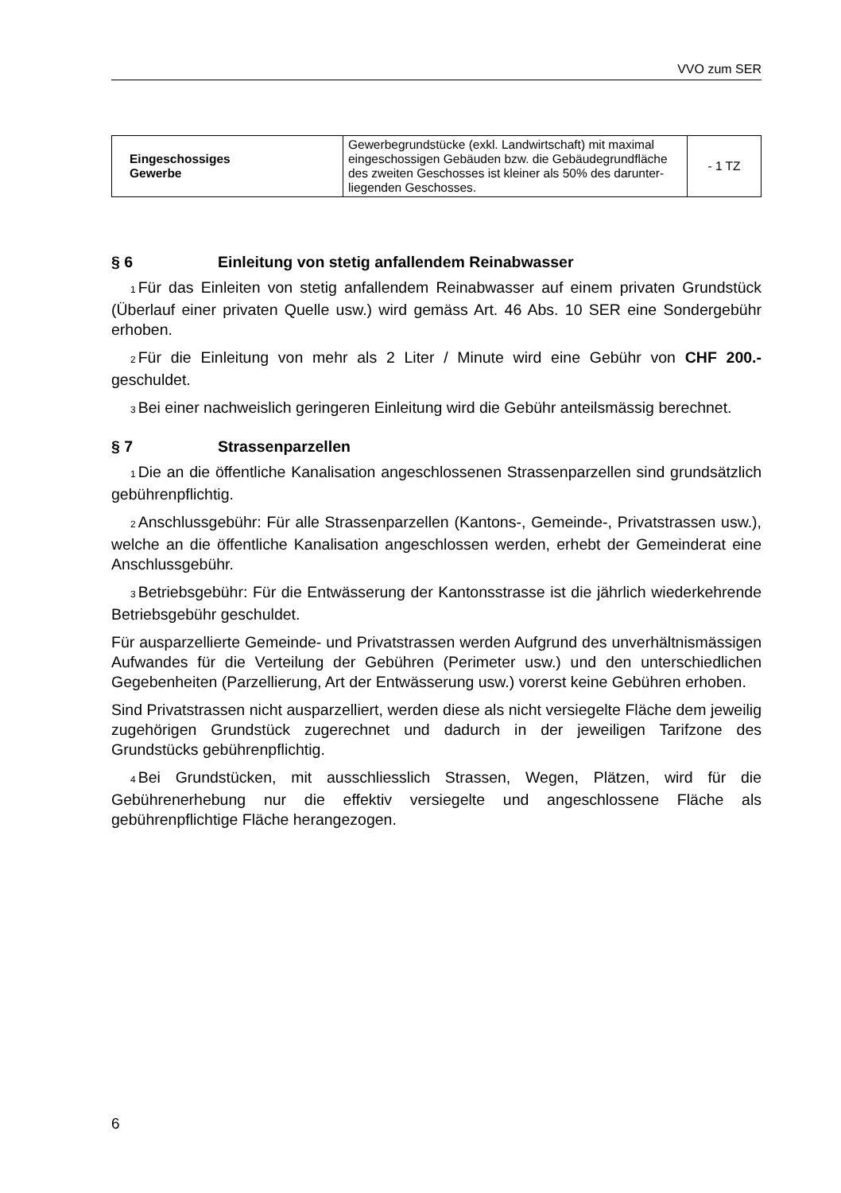VVO zum SER
| Eingeschossiges Gewerbe | Gewerbegrundstücke (exkl. Landwirtschaft) mit maximal eingeschossigen Gebäuden bzw. die Gebäudegrundfläche des zweiten Geschosses ist kleiner als 50% des darunter-liegenden Geschosses. | - 1 TZ |
§ 6 Einleitung von stetig anfallendem Reinabwasser
<sub>1</sub>Für das Einleiten von stetig anfallendem Reinabwasser auf einem privaten Grundstück (Überlauf einer privaten Quelle usw.) wird gemäss Art. 46 Abs. 10 SER eine Sondergebühr erhoben.
<sub>2</sub>Für die Einleitung von mehr als 2 Liter / Minute wird eine Gebühr von CHF 200.- geschuldet.
<sub>3</sub>Bei einer nachweislich geringeren Einleitung wird die Gebühr anteilsmässig berechnet.
§ 7 Strassenparzellen
<sub>1</sub>Die an die öffentliche Kanalisation angeschlossenen Strassenparzellen sind grundsätzlich gebührenpflichtig.
<sub>2</sub>Anschlussgebühr: Für alle Strassenparzellen (Kantons-, Gemeinde-, Privatstrassen usw.), welche an die öffentliche Kanalisation angeschlossen werden, erhebt der Gemeinderat eine Anschlussgebühr.
<sub>3</sub>Betriebsgebühr: Für die Entwässerung der Kantonsstrasse ist die jährlich wiederkehrende Betriebsgebühr geschuldet.
Für ausparzellierte Gemeinde- und Privatstrassen werden Aufgrund des unverhältnismässigen Aufwandes für die Verteilung der Gebühren (Perimeter usw.) und den unterschiedlichen Gegebenheiten (Parzellierung, Art der Entwässerung usw.) vorerst keine Gebühren erhoben.
Sind Privatstrassen nicht ausparzelliert, werden diese als nicht versiegelte Fläche dem jeweilig zugehörigen Grundstück zugerechnet und dadurch in der jeweiligen Tarifzone des Grundstücks gebührenpflichtig.
<sub>4</sub>Bei Grundstücken, mit ausschliesslich Strassen, Wegen, Plätzen, wird für die Gebührenerhebung nur die effektiv versiegelte und angeschlossene Fläche als gebührenpflichtige Fläche herangezogen.
6